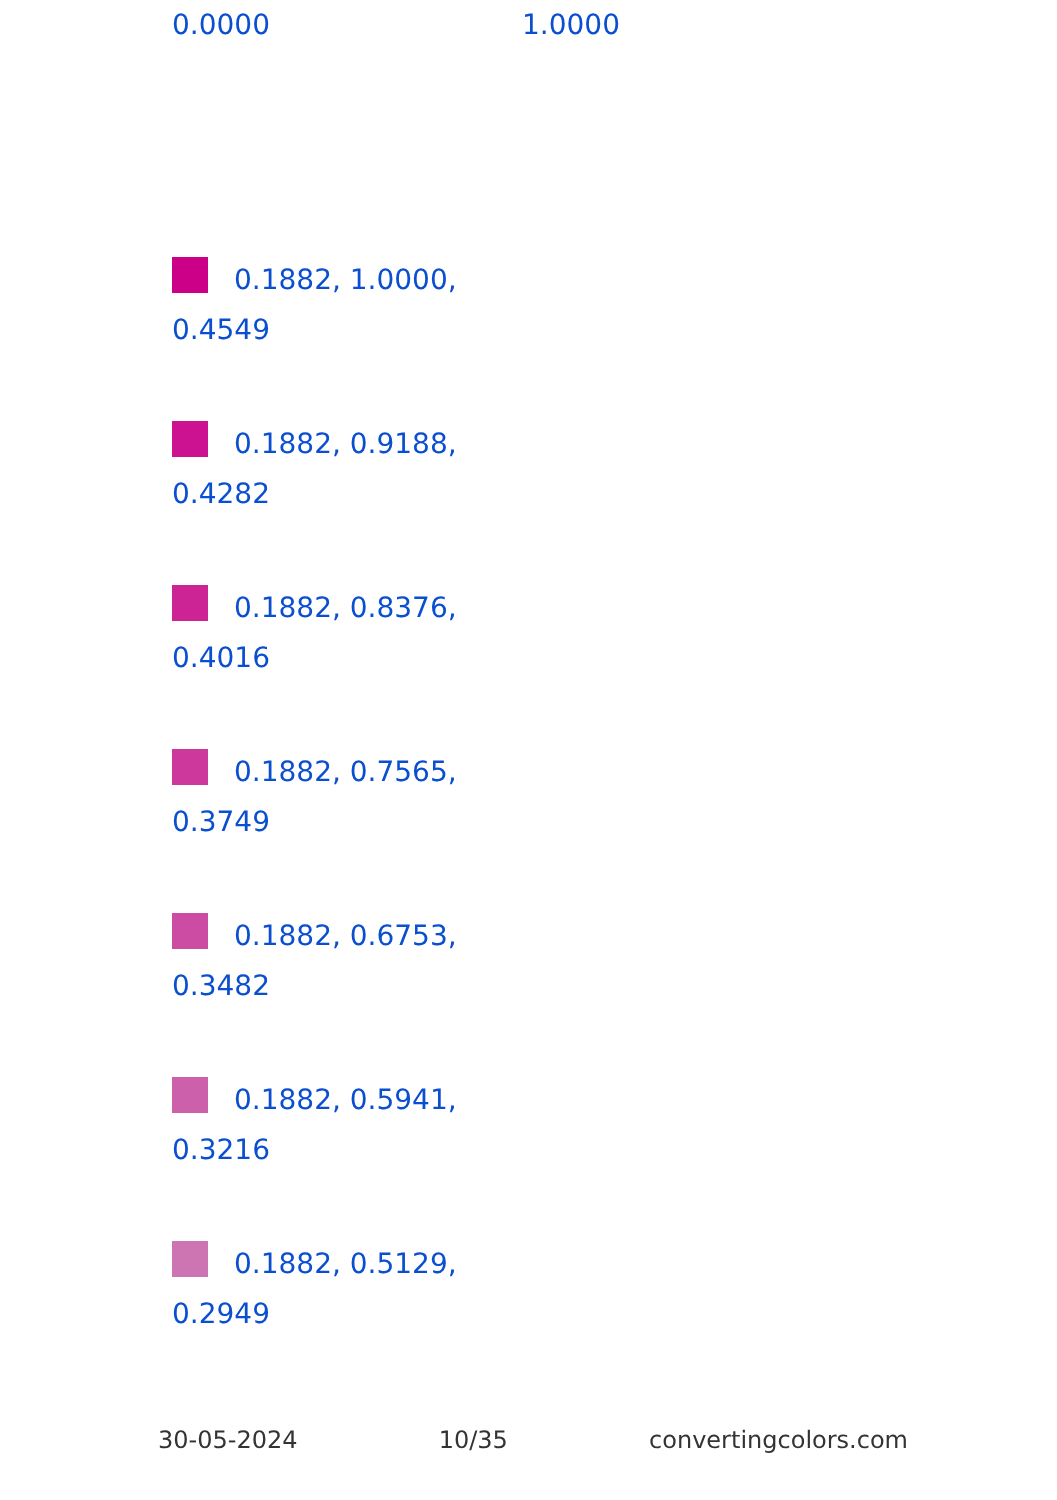0.0000 1.0000
0.1882, 1.0000, 0.4549
0.1882, 0.9188, 0.4282
0.1882, 0.8376, 0.4016
0.1882, 0.7565, 0.3749
0.1882, 0.6753, 0.3482
0.1882, 0.5941, 0.3216
0.1882, 0.5129, 0.2949
30-05-2024 10/35 convertingcolors.com